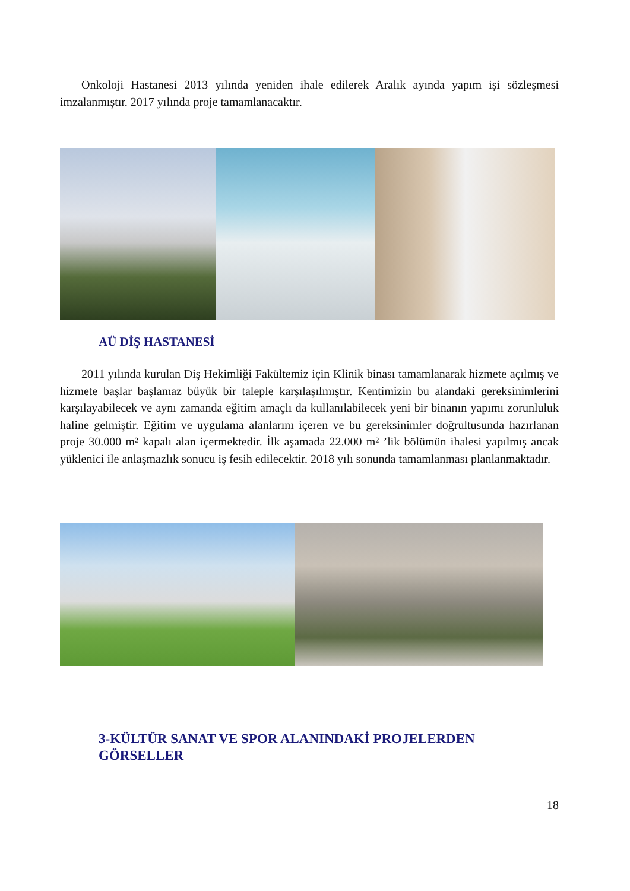Onkoloji Hastanesi 2013 yılında yeniden ihale edilerek Aralık ayında yapım işi sözleşmesi imzalanmıştır. 2017 yılında proje tamamlanacaktır.
AÜ DİŞ HASTANESİ
2011 yılında kurulan Diş Hekimliği Fakültemiz için Klinik binası tamamlanarak hizmete açılmış ve hizmete başlar başlamaz büyük bir taleple karşılaşılmıştır. Kentimizin bu alandaki gereksinimlerini karşılayabilecek ve aynı zamanda eğitim amaçlı da kullanılabilecek yeni bir binanın yapımı zorunluluk haline gelmiştir. Eğitim ve uygulama alanlarını içeren ve bu gereksinimler doğrultusunda hazırlanan proje 30.000 m² kapalı alan içermektedir. İlk aşamada 22.000 m² ’lik bölümün ihalesi yapılmış ancak yüklenici ile anlaşmazlık sonucu iş fesih edilecektir. 2018 yılı sonunda tamamlanması planlanmaktadır.
3-KÜLTÜR SANAT VE SPOR ALANINDAKİ PROJELERDEN GÖRSELLER
18